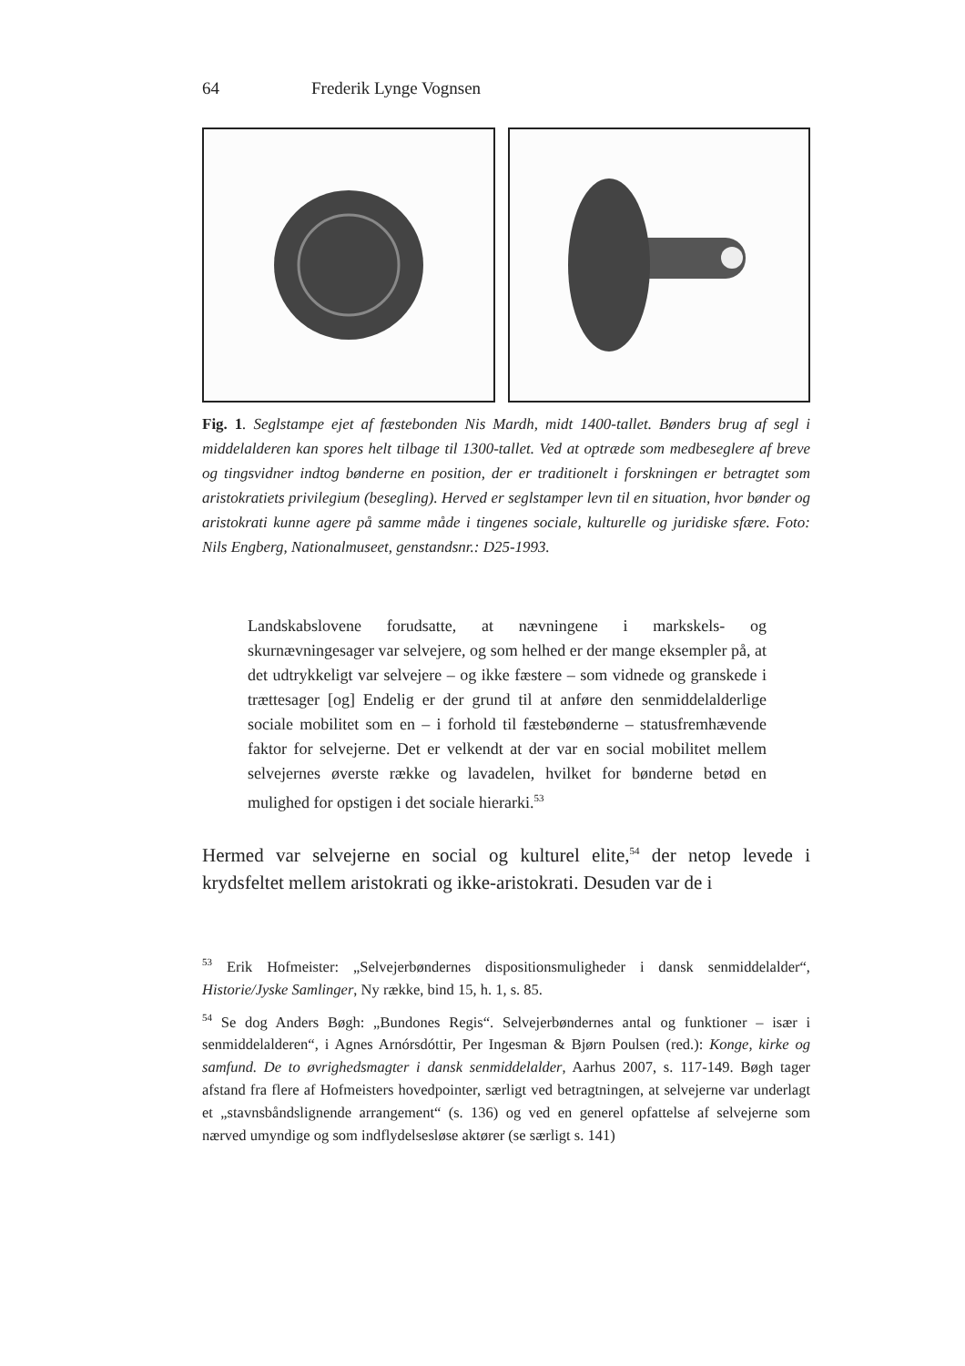64 Frederik Lynge Vognsen
Fig. 1. Seglstampe ejet af fæstebonden Nis Mardh, midt 1400-tallet. Bønders brug af segl i middelalderen kan spores helt tilbage til 1300-tallet. Ved at optræde som medbeseglere af breve og tingsvidner indtog bønderne en position, der er traditionelt i forskningen er betragtet som aristokratiets privilegium (besegling). Herved er seglstamper levn til en situation, hvor bønder og aristokrati kunne agere på samme måde i tingenes sociale, kulturelle og juridiske sfære. Foto: Nils Engberg, Nationalmuseet, genstandsnr.: D25-1993.
Landskabslovene forudsatte, at nævningene i markskels- og skurnævningesager var selvejere, og som helhed er der mange eksempler på, at det udtrykkeligt var selvejere – og ikke fæstere – som vidnede og granskede i trættesager [og] Endelig er der grund til at anføre den senmiddelalderlige sociale mobilitet som en – i forhold til fæstebønderne – statusfremhævende faktor for selvejerne. Det er velkendt at der var en social mobilitet mellem selvejernes øverste række og lavadelen, hvilket for bønderne betød en mulighed for opstigen i det sociale hierarki.<sup>53</sup>
Hermed var selvejerne en social og kulturel elite,<sup>54</sup> der netop levede i krydsfeltet mellem aristokrati og ikke-aristokrati. Desuden var de i
<sup>53</sup> Erik Hofmeister: „Selvejerbøndernes dispositionsmuligheder i dansk senmiddelalder“, Historie/Jyske Samlinger, Ny række, bind 15, h. 1, s. 85.
<sup>54</sup> Se dog Anders Bøgh: „Bundones Regis“. Selvejerbøndernes antal og funktioner – især i senmiddelalderen“, i Agnes Arnórsdóttir, Per Ingesman & Bjørn Poulsen (red.): Konge, kirke og samfund. De to øvrighedsmagter i dansk senmiddelalder, Aarhus 2007, s. 117-149. Bøgh tager afstand fra flere af Hofmeisters hovedpointer, særligt ved betragtningen, at selvejerne var underlagt et „stavnsbåndslignende arrangement“ (s. 136) og ved en generel opfattelse af selvejerne som nærved umyndige og som indflydelsesløse aktører (se særligt s. 141)